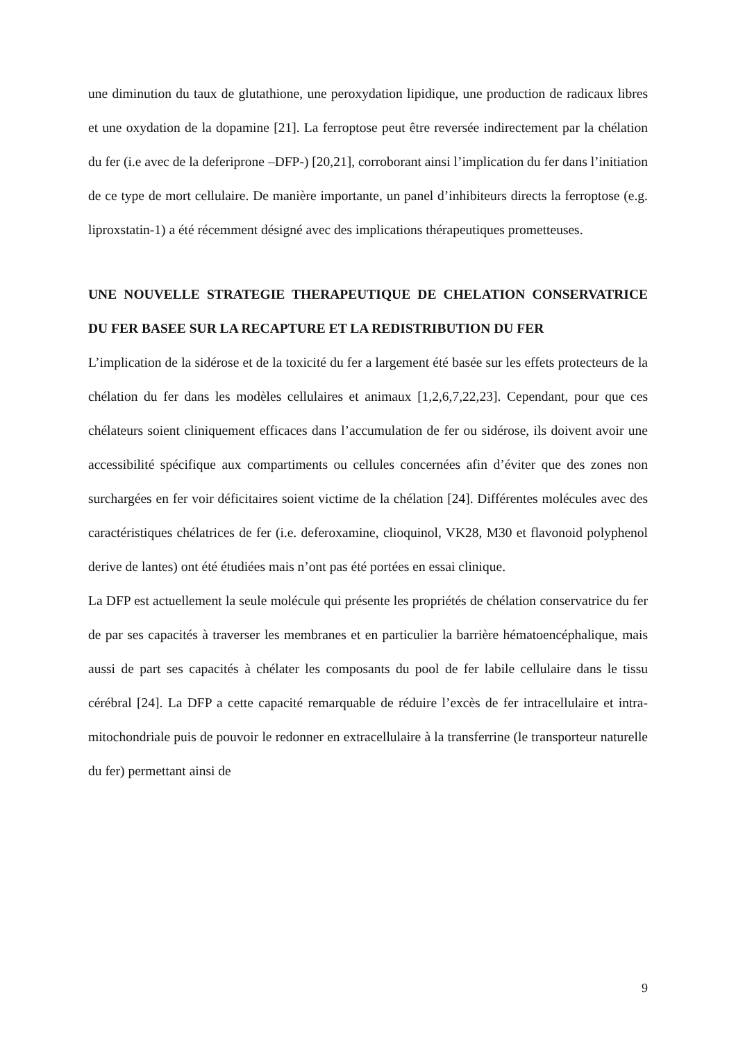une diminution du taux de glutathione, une peroxydation lipidique, une production de radicaux libres et une oxydation de la dopamine [21]. La ferroptose peut être reversée indirectement par la chélation du fer (i.e avec de la deferiprone –DFP-) [20,21], corroborant ainsi l’implication du fer dans l’initiation de ce type de mort cellulaire. De manière importante, un panel d’inhibiteurs directs la ferroptose (e.g. liproxstatin-1) a été récemment désigné avec des implications thérapeutiques prometteuses.
UNE NOUVELLE STRATEGIE THERAPEUTIQUE DE CHELATION CONSERVATRICE DU FER BASEE SUR LA RECAPTURE ET LA REDISTRIBUTION DU FER
L’implication de la sidérose et de la toxicité du fer a largement été basée sur les effets protecteurs de la chélation du fer dans les modèles cellulaires et animaux [1,2,6,7,22,23]. Cependant, pour que ces chélateurs soient cliniquement efficaces dans l’accumulation de fer ou sidérose, ils doivent avoir une accessibilité spécifique aux compartiments ou cellules concernées afin d’éviter que des zones non surchargées en fer voir déficitaires soient victime de la chélation [24]. Différentes molécules avec des caractéristiques chélatrices de fer (i.e. deferoxamine, clioquinol, VK28, M30 et flavonoid polyphenol derive de lantes) ont été étudiées mais n’ont pas été portées en essai clinique.
La DFP est actuellement la seule molécule qui présente les propriétés de chélation conservatrice du fer de par ses capacités à traverser les membranes et en particulier la barrière hématoencéphalique, mais aussi de part ses capacités à chélater les composants du pool de fer labile cellulaire dans le tissu cérébral [24]. La DFP a cette capacité remarquable de réduire l’excès de fer intracellulaire et intra-mitochondriale puis de pouvoir le redonner en extracellulaire à la transferrine (le transporteur naturelle du fer) permettant ainsi de
9